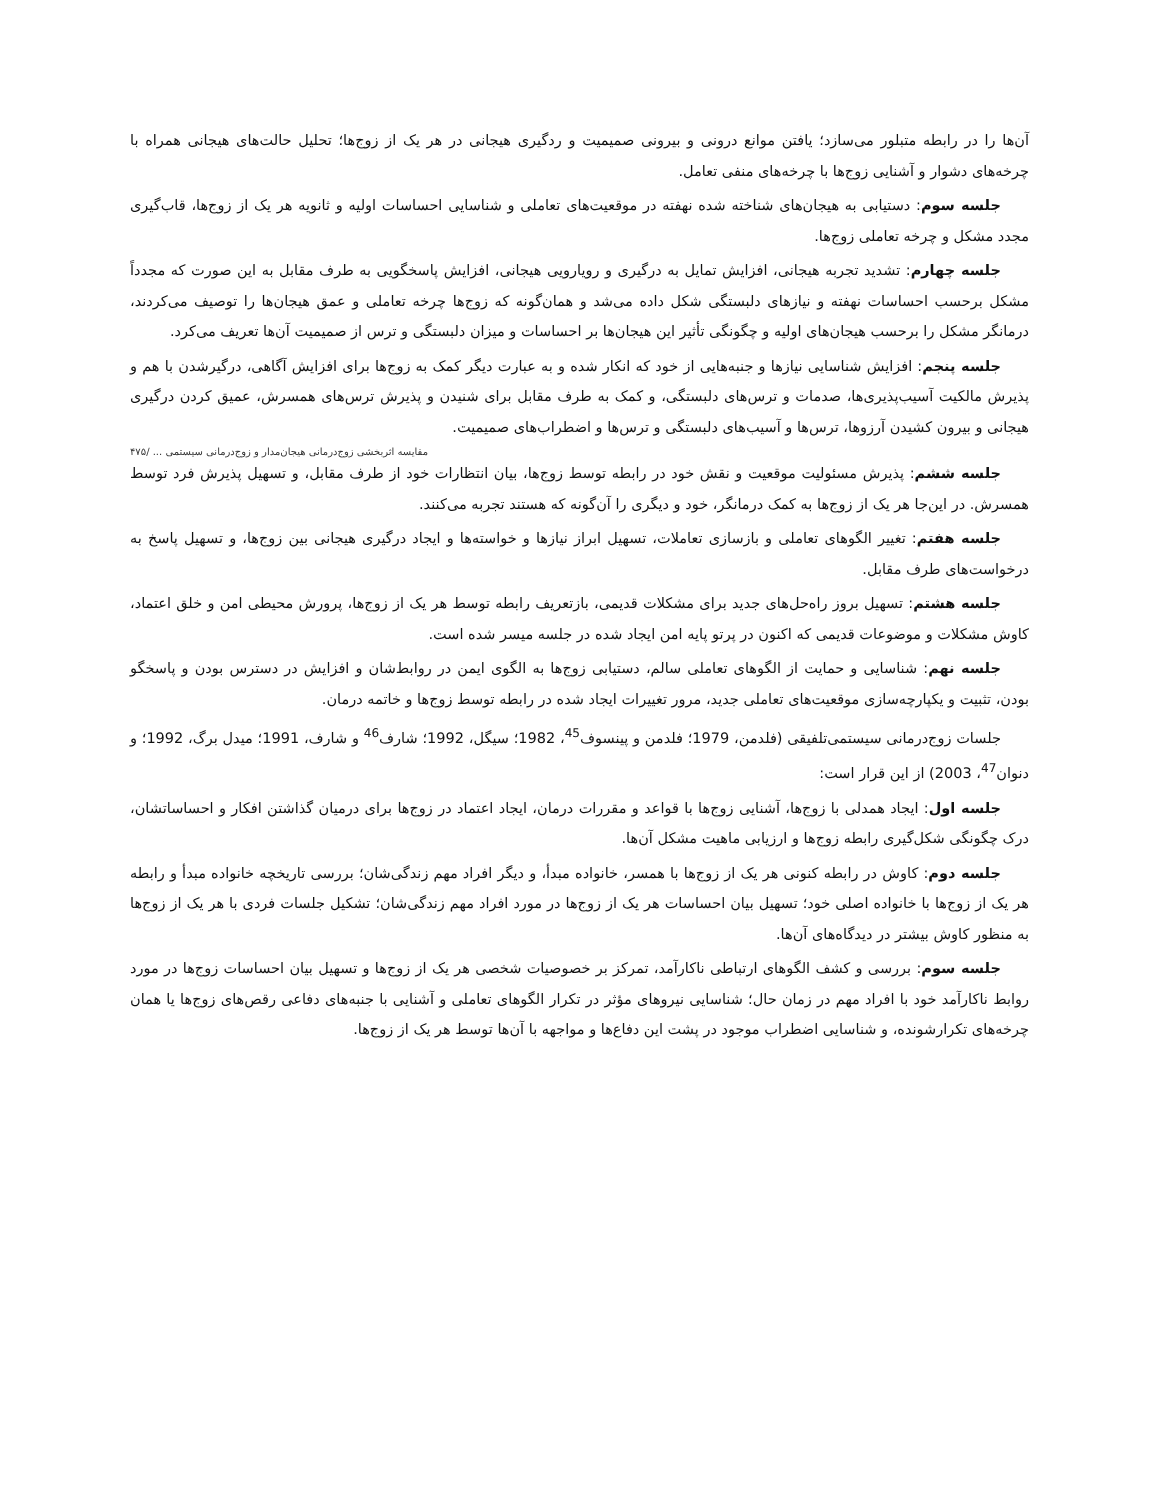آن‌ها را در رابطه متبلور می‌سازد؛ یافتن موانع درونی و بیرونی صمیمیت و ردگیری هیجانی در هر یک از زوج‌ها؛ تحلیل حالت‌های هیجانی همراه با چرخه‌های دشوار و آشنایی زوج‌ها با چرخه‌های منفی تعامل.
جلسه سوم: دستیابی به هیجان‌های شناخته شده نهفته در موقعیت‌های تعاملی و شناسایی احساسات اولیه و ثانویه هر یک از زوج‌ها، قاب‌گیری مجدد مشکل و چرخه تعاملی زوج‌ها.
جلسه چهارم: تشدید تجربه هیجانی، افزایش تمایل به درگیری و رویارویی هیجانی، افزایش پاسخگویی به طرف مقابل به این صورت که مجدداً مشکل برحسب احساسات نهفته و نیازهای دلبستگی شکل داده می‌شد و همان‌گونه که زوج‌ها چرخه تعاملی و عمق هیجان‌ها را توصیف می‌کردند، درمانگر مشکل را برحسب هیجان‌های اولیه و چگونگی تأثیر این هیجان‌ها بر احساسات و میزان دلبستگی و ترس از صمیمیت آن‌ها تعریف می‌کرد.
جلسه پنجم: افزایش شناسایی نیازها و جنبه‌هایی از خود که انکار شده و به عبارت دیگر کمک به زوج‌ها برای افزایش آگاهی، درگیرشدن با هم و پذیرش مالکیت آسیب‌پذیری‌ها، صدمات و ترس‌های دلبستگی، و کمک به طرف مقابل برای شنیدن و پذیرش ترس‌های همسرش، عمیق کردن درگیری هیجانی و بیرون کشیدن آرزوها، ترس‌ها و آسیب‌های دلبستگی و ترس‌ها و اضطراب‌های صمیمیت.
مقایسه اثربخشی زوج‌درمانی هیجان‌مدار و زوج‌درمانی سیستمی ... /۴۷۵
جلسه ششم: پذیرش مسئولیت موقعیت و نقش خود در رابطه توسط زوج‌ها، بیان انتظارات خود از طرف مقابل، و تسهیل پذیرش فرد توسط همسرش. در این‌جا هر یک از زوج‌ها به کمک درمانگر، خود و دیگری را آن‌گونه که هستند تجربه می‌کنند.
جلسه هفتم: تغییر الگوهای تعاملی و بازسازی تعاملات، تسهیل ابراز نیازها و خواسته‌ها و ایجاد درگیری هیجانی بین زوج‌ها، و تسهیل پاسخ به درخواست‌های طرف مقابل.
جلسه هشتم: تسهیل بروز راه‌حل‌های جدید برای مشکلات قدیمی، بازتعریف رابطه توسط هر یک از زوج‌ها، پرورش محیطی امن و خلق اعتماد، کاوش مشکلات و موضوعات قدیمی که اکنون در پرتو پایه امن ایجاد شده در جلسه میسر شده است.
جلسه نهم: شناسایی و حمایت از الگوهای تعاملی سالم، دستیابی زوج‌ها به الگوی ایمن در روابط‌شان و افزایش در دسترس بودن و پاسخگو بودن، تثبیت و یکپارچه‌سازی موقعیت‌های تعاملی جدید، مرور تغییرات ایجاد شده در رابطه توسط زوج‌ها و خاتمه درمان.
جلسات زوج‌درمانی سیستمی‌تلفیقی (فلدمن، 1979؛ فلدمن و پینسوف<sup>45</sup>، 1982؛ سیگل، 1992؛ شارف<sup>46</sup> و شارف، 1991؛ میدل برگ، 1992؛ و دنوان<sup>47</sup>، 2003) از این قرار است:
جلسه اول: ایجاد همدلی با زوج‌ها، آشنایی زوج‌ها با قواعد و مقررات درمان، ایجاد اعتماد در زوج‌ها برای درمیان گذاشتن افکار و احساساتشان، درک چگونگی شکل‌گیری رابطه زوج‌ها و ارزیابی ماهیت مشکل آن‌ها.
جلسه دوم: کاوش در رابطه کنونی هر یک از زوج‌ها با همسر، خانواده مبدأ، و دیگر افراد مهم زندگی‌شان؛ بررسی تاریخچه خانواده مبدأ و رابطه هر یک از زوج‌ها با خانواده اصلی خود؛ تسهیل بیان احساسات هر یک از زوج‌ها در مورد افراد مهم زندگی‌شان؛ تشکیل جلسات فردی با هر یک از زوج‌ها به منظور کاوش بیشتر در دیدگاه‌های آن‌ها.
جلسه سوم: بررسی و کشف الگوهای ارتباطی ناکارآمد، تمرکز بر خصوصیات شخصی هر یک از زوج‌ها و تسهیل بیان احساسات زوج‌ها در مورد روابط ناکارآمد خود با افراد مهم در زمان حال؛ شناسایی نیروهای مؤثر در تکرار الگوهای تعاملی و آشنایی با جنبه‌های دفاعی رقص‌های زوج‌ها یا همان چرخه‌های تکرارشونده، و شناسایی اضطراب موجود در پشت این دفاع‌ها و مواجهه با آن‌ها توسط هر یک از زوج‌ها.